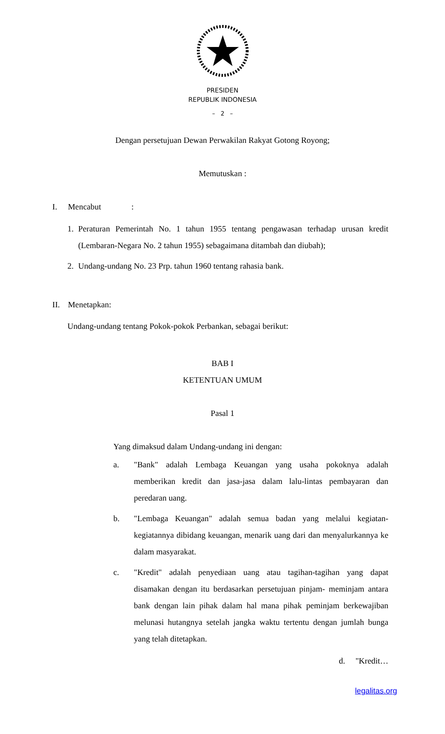PRESIDEN
REPUBLIK INDONESIA
– 2 –
Dengan persetujuan Dewan Perwakilan Rakyat Gotong Royong;
Memutuskan :
I. Mencabut:
1. Peraturan Pemerintah No. 1 tahun 1955 tentang pengawasan terhadap urusan kredit (Lembaran-Negara No. 2 tahun 1955) sebagaimana ditambah dan diubah);
2. Undang-undang No. 23 Prp. tahun 1960 tentang rahasia bank.
II. Menetapkan:
Undang-undang tentang Pokok-pokok Perbankan, sebagai berikut:
BAB I
KETENTUAN UMUM
Pasal 1
Yang dimaksud dalam Undang-undang ini dengan:
a. "Bank" adalah Lembaga Keuangan yang usaha pokoknya adalah memberikan kredit dan jasa-jasa dalam lalu-lintas pembayaran dan peredaran uang.
b. "Lembaga Keuangan" adalah semua badan yang melalui kegiatan-kegiatannya dibidang keuangan, menarik uang dari dan menyalurkannya ke dalam masyarakat.
c. "Kredit" adalah penyediaan uang atau tagihan-tagihan yang dapat disamakan dengan itu berdasarkan persetujuan pinjam- meminjam antara bank dengan lain pihak dalam hal mana pihak peminjam berkewajiban melunasi hutangnya setelah jangka waktu tertentu dengan jumlah bunga yang telah ditetapkan.
d. "Kredit…
legalitas.org